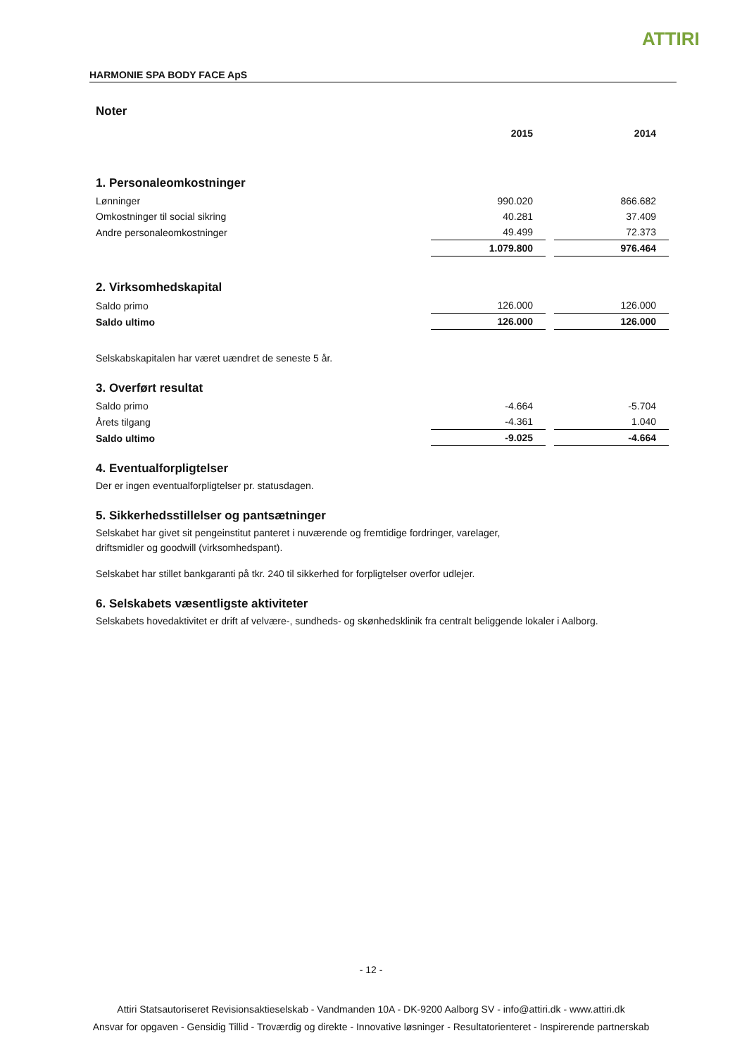ATTIRI
HARMONIE SPA BODY FACE ApS
Noter
| | 2015 | 2014 |
1. Personaleomkostninger
| Lønninger | 990.020 | 866.682 |
| Omkostninger til social sikring | 40.281 | 37.409 |
| Andre personaleomkostninger | 49.499 | 72.373 |
| | 1.079.800 | 976.464 |
2. Virksomhedskapital
| Saldo primo | 126.000 | 126.000 |
| Saldo ultimo | 126.000 | 126.000 |
Selskabskapitalen har været uændret de seneste 5 år.
3. Overført resultat
| Saldo primo | -4.664 | -5.704 |
| Årets tilgang | -4.361 | 1.040 |
| Saldo ultimo | -9.025 | -4.664 |
4. Eventualforpligtelser
Der er ingen eventualforpligtelser pr. statusdagen.
5. Sikkerhedsstillelser og pantsætninger
Selskabet har givet sit pengeinstitut panteret i nuværende og fremtidige fordringer, varelager,
driftsmidler og goodwill (virksomhedspant).
Selskabet har stillet bankgaranti på tkr. 240 til sikkerhed for forpligtelser overfor udlejer.
6. Selskabets væsentligste aktiviteter
Selskabets hovedaktivitet er drift af velvære-, sundheds- og skønhedsklinik fra centralt beliggende lokaler i Aalborg.
- 12 -
Attiri Statsautoriseret Revisionsaktieselskab - Vandmanden 10A - DK-9200 Aalborg SV - info@attiri.dk - www.attiri.dk
Ansvar for opgaven - Gensidig Tillid - Troværdig og direkte - Innovative løsninger - Resultatorienteret - Inspirerende partnerskab